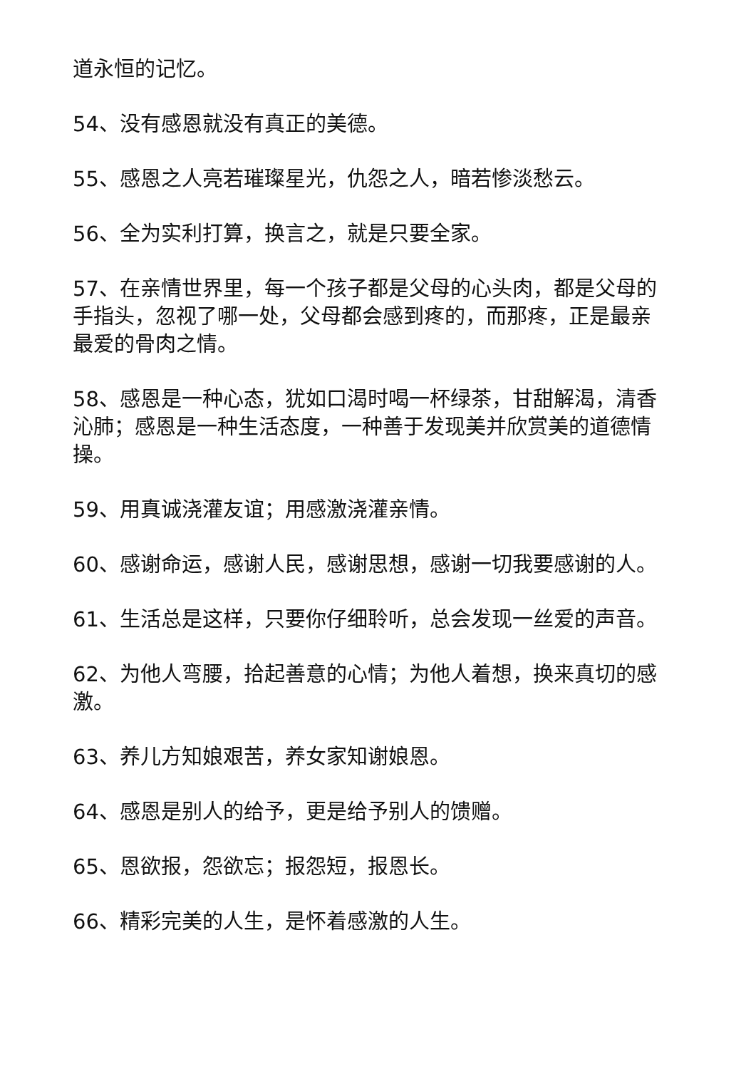道永恒的记忆。
54、没有感恩就没有真正的美德。
55、感恩之人亮若璀璨星光，仇怨之人，暗若惨淡愁云。
56、全为实利打算，换言之，就是只要全家。
57、在亲情世界里，每一个孩子都是父母的心头肉，都是父母的手指头，忽视了哪一处，父母都会感到疼的，而那疼，正是最亲最爱的骨肉之情。
58、感恩是一种心态，犹如口渴时喝一杯绿茶，甘甜解渴，清香沁肺；感恩是一种生活态度，一种善于发现美并欣赏美的道德情操。
59、用真诚浇灌友谊；用感激浇灌亲情。
60、感谢命运，感谢人民，感谢思想，感谢一切我要感谢的人。
61、生活总是这样，只要你仔细聆听，总会发现一丝爱的声音。
62、为他人弯腰，拾起善意的心情；为他人着想，换来真切的感激。
63、养儿方知娘艰苦，养女家知谢娘恩。
64、感恩是别人的给予，更是给予别人的馈赠。
65、恩欲报，怨欲忘；报怨短，报恩长。
66、精彩完美的人生，是怀着感激的人生。